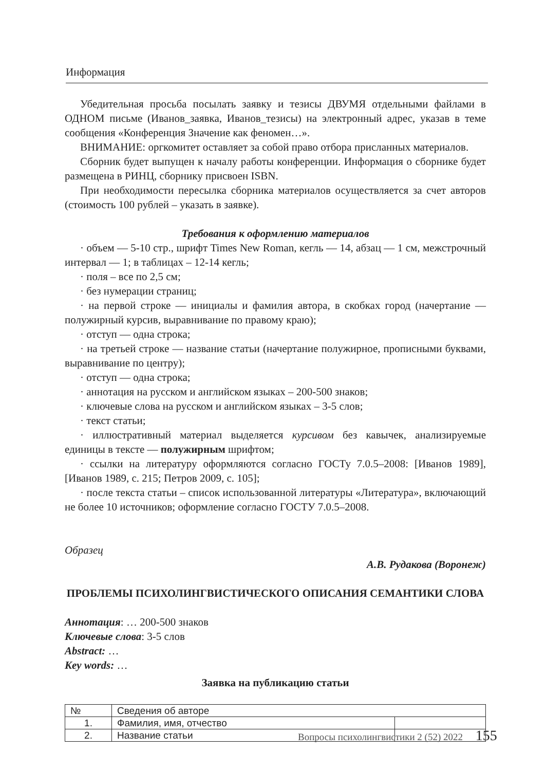Информация
Убедительная просьба посылать заявку и тезисы ДВУМЯ отдельными файлами в ОДНОМ письме (Иванов_заявка, Иванов_тезисы) на электронный адрес, указав в теме сообщения «Конференция Значение как феномен…».
ВНИМАНИЕ: оргкомитет оставляет за собой право отбора присланных материалов.
Сборник будет выпущен к началу работы конференции. Информация о сборнике будет размещена в РИНЦ, сборнику присвоен ISBN.
При необходимости пересылка сборника материалов осуществляется за счет авторов (стоимость 100 рублей – указать в заявке).
Требования к оформлению материалов
· объем — 5-10 стр., шрифт Times New Roman, кегль — 14, абзац — 1 см, межстрочный интервал — 1; в таблицах – 12-14 кегль;
· поля – все по 2,5 см;
· без нумерации страниц;
· на первой строке — инициалы и фамилия автора, в скобках город (начертание — полужирный курсив, выравнивание по правому краю);
· отступ — одна строка;
· на третьей строке — название статьи (начертание полужирное, прописными буквами, выравнивание по центру);
· отступ — одна строка;
· аннотация на русском и английском языках – 200-500 знаков;
· ключевые слова на русском и английском языках – 3-5 слов;
· текст статьи;
· иллюстративный материал выделяется курсивом без кавычек, анализируемые единицы в тексте — полужирным шрифтом;
· ссылки на литературу оформляются согласно ГОСТу 7.0.5–2008: [Иванов 1989], [Иванов 1989, с. 215; Петров 2009, с. 105];
· после текста статьи – список использованной литературы «Литература», включающий не более 10 источников; оформление согласно ГОСТУ 7.0.5–2008.
Образец
А.В. Рудакова (Воронеж)
ПРОБЛЕМЫ ПСИХОЛИНГВИСТИЧЕСКОГО ОПИСАНИЯ СЕМАНТИКИ СЛОВА
Аннотация: … 200-500 знаков
Ключевые слова: 3-5 слов
Abstract: …
Key words: …
Заявка на публикацию статьи
| № | Сведения об авторе | |
| --- | --- | --- |
| 1. | Фамилия, имя, отчество | |
| 2. | Название статьи | |
Вопросы психолингвистики 2 (52) 2022 155